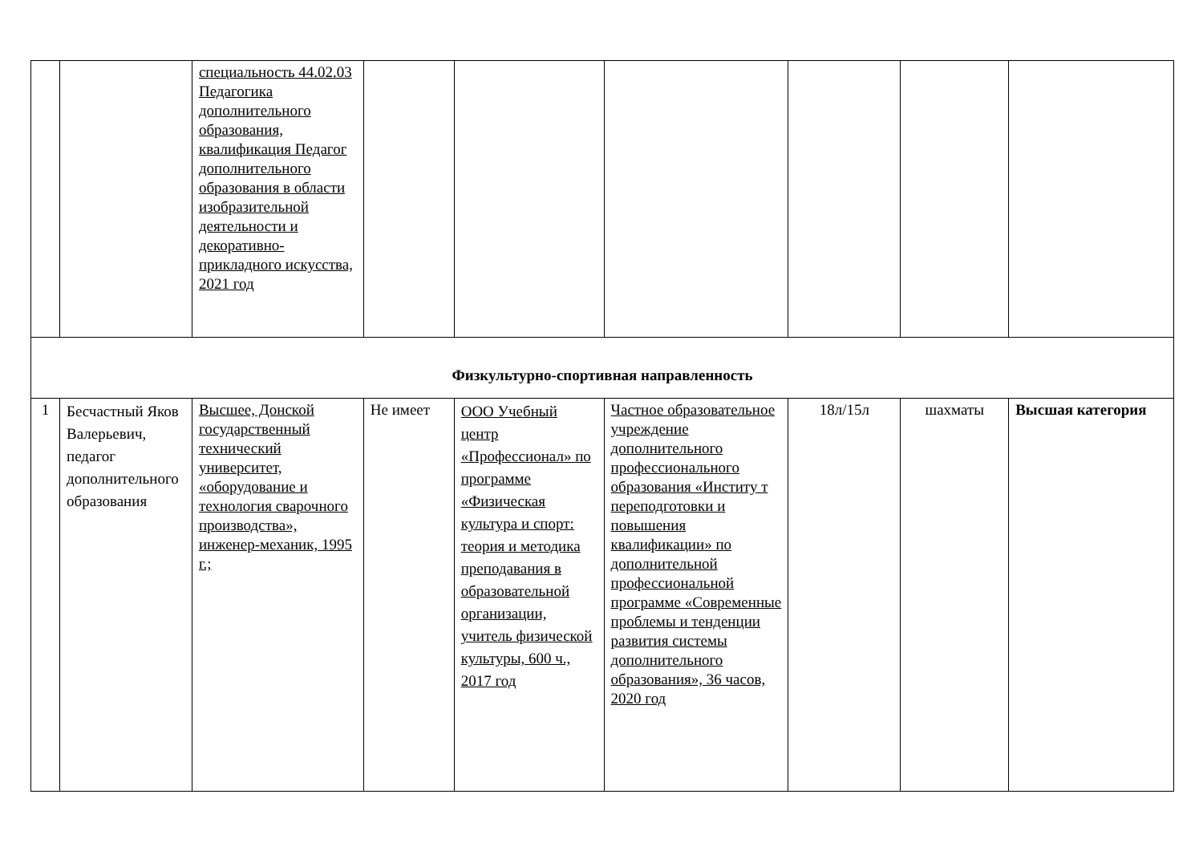| | | специальность 44.02.03 Педагогика дополнительного образования, квалификация Педагог дополнительного образования в области изобразительной деятельности и декоративно-прикладного искусства, 2021 год | | | | | | |
| Физкультурно-спортивная направленность | | | | | | | | |
| 1 | Бесчастный Яков Валерьевич, педагог дополнительного образования | Высшее, Донской государственный технический университет, «оборудование и технология сварочного производства», инженер-механик, 1995 г.; | Не имеет | ООО Учебный центр «Профессионал» по программе «Физическая культура и спорт: теория и методика преподавания в образовательной организации, учитель физической культуры, 600 ч., 2017 год | Частное образовательное учреждение дополнительного профессионального образования «Институ т переподготовки и повышения квалификации» по дополнительной профессиональной программе «Современные проблемы и тенденции развития системы дополнительного образования», 36 часов, 2020 год | 18л/15л | шахматы | Высшая категория |